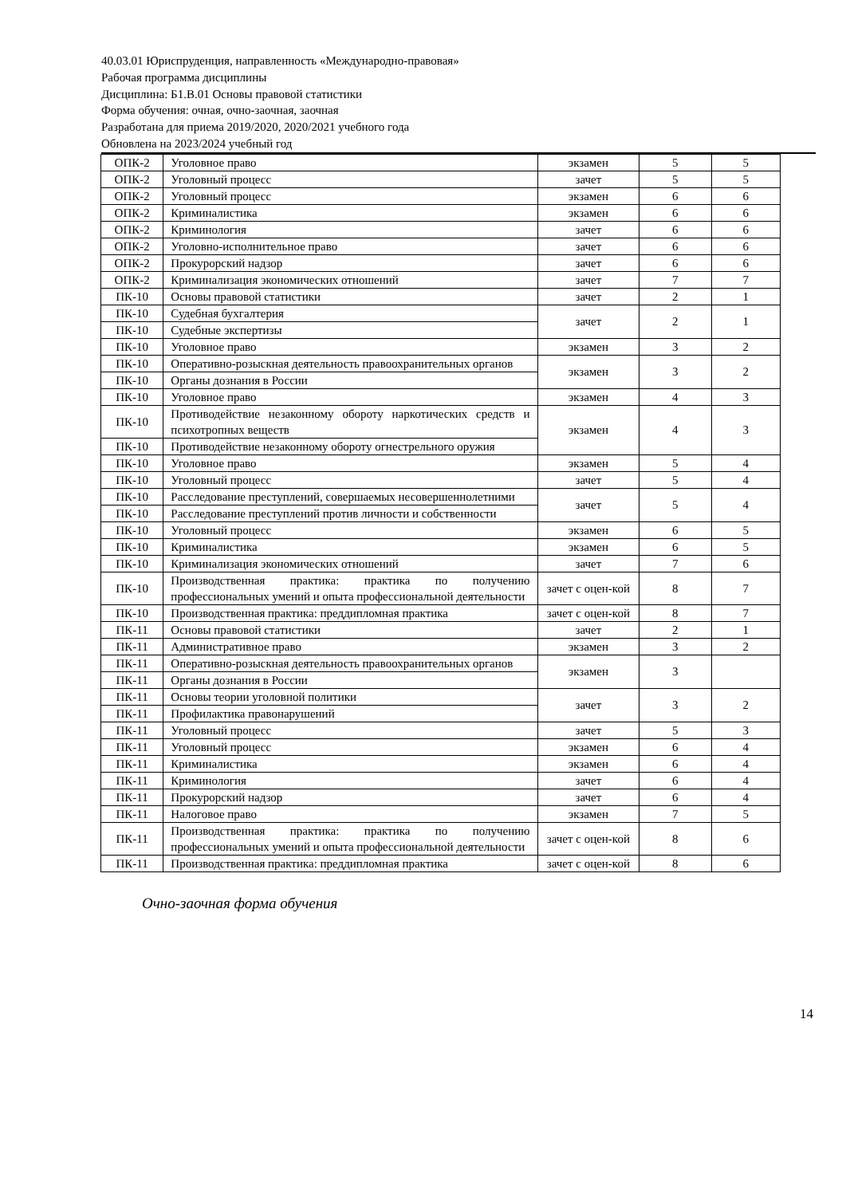40.03.01 Юриспруденция, направленность «Международно-правовая»
Рабочая программа дисциплины
Дисциплина: Б1.В.01 Основы правовой статистики
Форма обучения: очная, очно-заочная, заочная
Разработана для приема 2019/2020, 2020/2021 учебного года
Обновлена на 2023/2024 учебный год
| ОПК-2 | Уголовное право | экзамен | 5 | 5 |
| ОПК-2 | Уголовный процесс | зачет | 5 | 5 |
| ОПК-2 | Уголовный процесс | экзамен | 6 | 6 |
| ОПК-2 | Криминалистика | экзамен | 6 | 6 |
| ОПК-2 | Криминология | зачет | 6 | 6 |
| ОПК-2 | Уголовно-исполнительное право | зачет | 6 | 6 |
| ОПК-2 | Прокурорский надзор | зачет | 6 | 6 |
| ОПК-2 | Криминализация экономических отношений | зачет | 7 | 7 |
| ПК-10 | Основы правовой статистики | зачет | 2 | 1 |
| ПК-10 | Судебная бухгалтерия | зачет | 2 | 1 |
| ПК-10 | Судебные экспертизы | | | |
| ПК-10 | Уголовное право | экзамен | 3 | 2 |
| ПК-10 | Оперативно-розыскная деятельность правоохранительных органов | экзамен | 3 | 2 |
| ПК-10 | Органы дознания в России | | | |
| ПК-10 | Уголовное право | экзамен | 4 | 3 |
| ПК-10 | Противодействие незаконному обороту наркотических средств и психотропных веществ | экзамен | 4 | 3 |
| ПК-10 | Противодействие незаконному обороту огнестрельного оружия | | | |
| ПК-10 | Уголовное право | экзамен | 5 | 4 |
| ПК-10 | Уголовный процесс | зачет | 5 | 4 |
| ПК-10 | Расследование преступлений, совершаемых несовершеннолетними | зачет | 5 | 4 |
| ПК-10 | Расследование преступлений против личности и собственности | | | |
| ПК-10 | Уголовный процесс | экзамен | 6 | 5 |
| ПК-10 | Криминалистика | экзамен | 6 | 5 |
| ПК-10 | Криминализация экономических отношений | зачет | 7 | 6 |
| ПК-10 | Производственная практика: практика по получению профессиональных умений и опыта профессиональной деятельности | зачет с оцен-кой | 8 | 7 |
| ПК-10 | Производственная практика: преддипломная практика | зачет с оцен-кой | 8 | 7 |
| ПК-11 | Основы правовой статистики | зачет | 2 | 1 |
| ПК-11 | Административное право | экзамен | 3 | 2 |
| ПК-11 | Оперативно-розыскная деятельность правоохранительных органов | экзамен | 3 | |
| ПК-11 | Органы дознания в России | | | |
| ПК-11 | Основы теории уголовной политики | зачет | 3 | 2 |
| ПК-11 | Профилактика правонарушений | | | |
| ПК-11 | Уголовный процесс | зачет | 5 | 3 |
| ПК-11 | Уголовный процесс | экзамен | 6 | 4 |
| ПК-11 | Криминалистика | экзамен | 6 | 4 |
| ПК-11 | Криминология | зачет | 6 | 4 |
| ПК-11 | Прокурорский надзор | зачет | 6 | 4 |
| ПК-11 | Налоговое право | экзамен | 7 | 5 |
| ПК-11 | Производственная практика: практика по получению профессиональных умений и опыта профессиональной деятельности | зачет с оцен-кой | 8 | 6 |
| ПК-11 | Производственная практика: преддипломная практика | зачет с оцен-кой | 8 | 6 |
Очно-заочная форма обучения
14